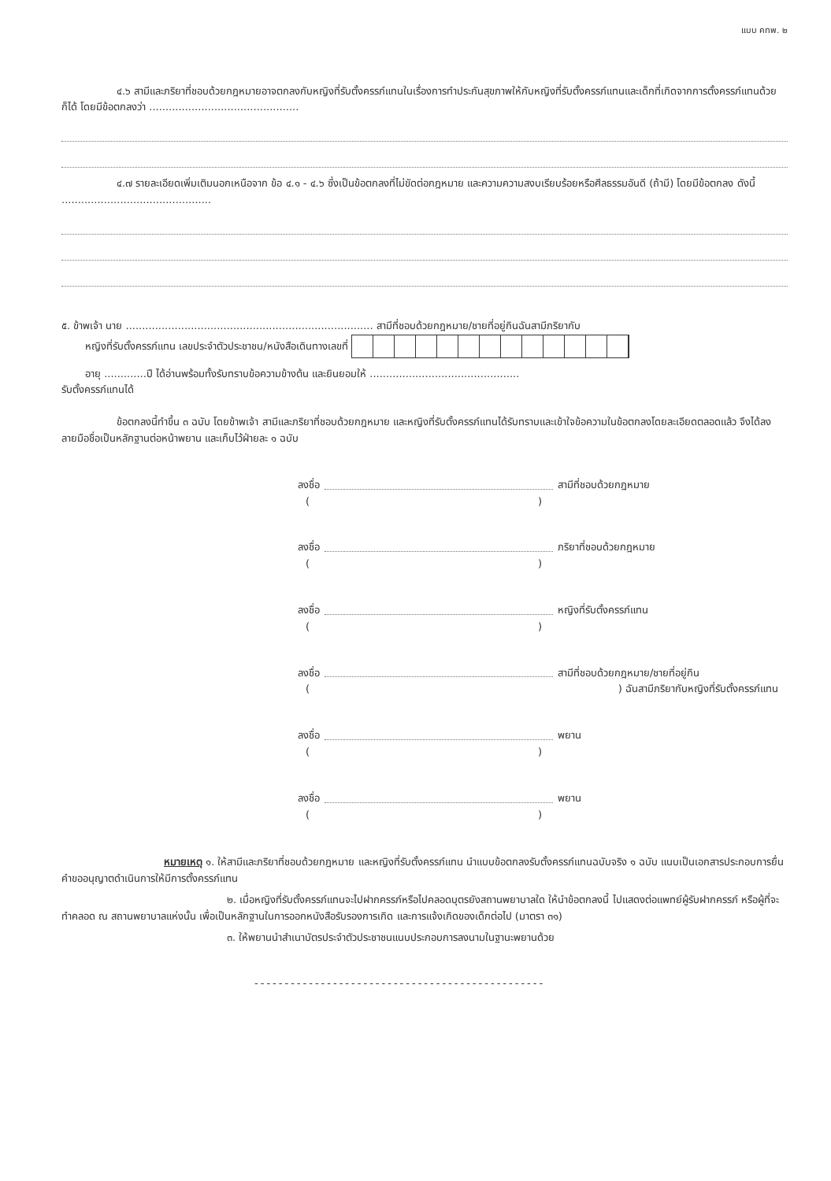แบบ คทพ. ๒
๔.๖ สามีและภริยาที่ชอบด้วยกฎหมายอาจตกลงกับหญิงที่รับตั้งครรภ์แทนในเรื่องการทำประกันสุขภาพให้กับหญิงที่รับตั้งครรภ์แทนและเด็กที่เกิดจากการตั้งครรภ์แทนด้วยก็ได้ โดยมีข้อตกลงว่า ..............................................
๔.๗ รายละเอียดเพิ่มเติมนอกเหนือจาก ข้อ ๔.๑ - ๔.๖ ซึ่งเป็นข้อตกลงที่ไม่ขัดต่อกฎหมาย และความความสงบเรียบร้อยหรือศีลธรรมอันดี (ถ้ามี) โดยมีข้อตกลง ดังนี้ ..............................................
๕. ข้าพเจ้า นาย ............................................................................ สามีที่ชอบด้วยกฎหมาย/ชายที่อยู่กินฉันสามีภริยากับ
หญิงที่รับตั้งครรภ์แทน เลขประจำตัวประชาชน/หนังสือเดินทางเลขที่
อายุ .............ปี ได้อ่านพร้อมทั้งรับทราบข้อความข้างต้น และยินยอมให้ ..............................................
รับตั้งครรภ์แทนได้
ข้อตกลงนี้ทำขึ้น ๓ ฉบับ โดยข้าพเจ้า สามีและภริยาที่ชอบด้วยกฎหมาย และหญิงที่รับตั้งครรภ์แทนได้รับทราบและเข้าใจข้อความในข้อตกลงโดยละเอียดตลอดแล้ว จึงได้ลงลายมือชื่อเป็นหลักฐานต่อหน้าพยาน และเก็บไว้ฝ่ายละ ๑ ฉบับ
ลงชื่อ สามีที่ชอบด้วยกฎหมาย
()
ลงชื่อ ภริยาที่ชอบด้วยกฎหมาย
()
ลงชื่อ หญิงที่รับตั้งครรภ์แทน
()
ลงชื่อ สามีที่ชอบด้วยกฎหมาย/ชายที่อยู่กิน
() ฉันสามีภริยากับหญิงที่รับตั้งครรภ์แทน
ลงชื่อ พยาน
()
ลงชื่อ พยาน
()
หมายเหตุ ๑. ให้สามีและภริยาที่ชอบด้วยกฎหมาย และหญิงที่รับตั้งครรภ์แทน นำแบบข้อตกลงรับตั้งครรภ์แทนฉบับจริง ๑ ฉบับ แนบเป็นเอกสารประกอบการยื่นคำขออนุญาตดำเนินการให้มีการตั้งครรภ์แทน
๒. เมื่อหญิงที่รับตั้งครรภ์แทนจะไปฝากครรภ์หรือไปคลอดบุตรยังสถานพยาบาลใด ให้นำข้อตกลงนี้ ไปแสดงต่อแพทย์ผู้รับฝากครรภ์ หรือผู้ที่จะทำคลอด ณ สถานพยาบาลแห่งนั้น เพื่อเป็นหลักฐานในการออกหนังสือรับรองการเกิด และการแจ้งเกิดของเด็กต่อไป (มาตรา ๓๑)
๓. ให้พยานนำสำเนาบัตรประจำตัวประชาชนแนบประกอบการลงนามในฐานะพยานด้วย
------------------------------------------------